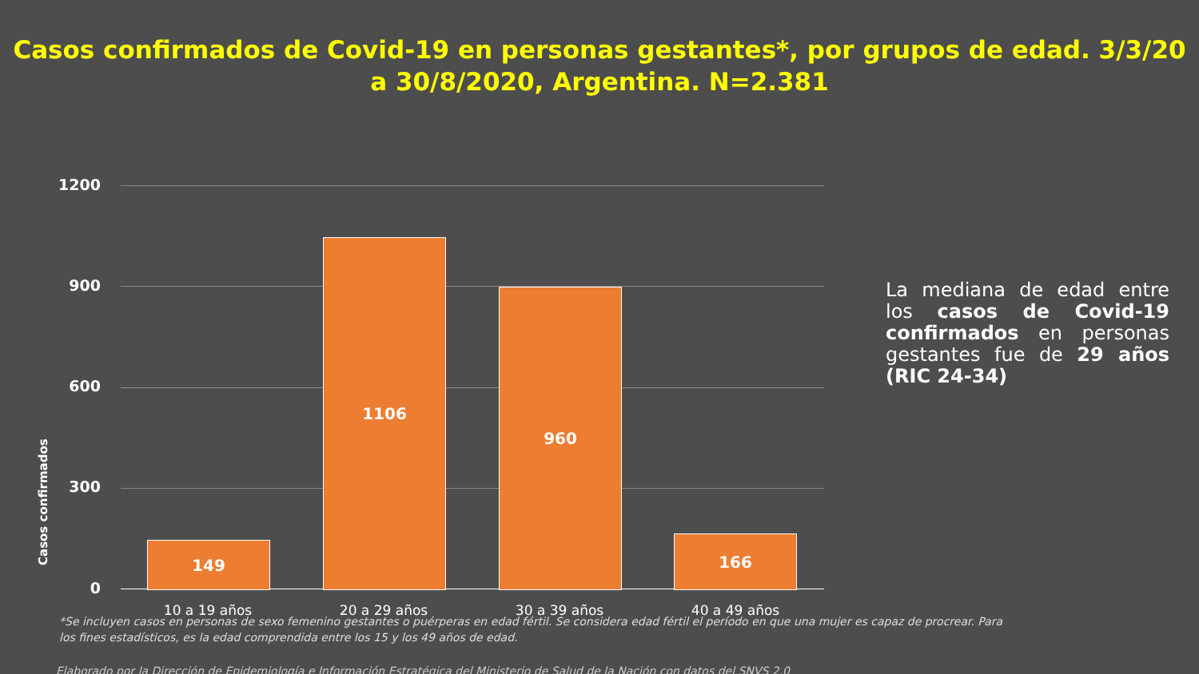Casos confirmados de Covid-19 en personas gestantes*, por grupos de edad. 3/3/20
a 30/8/2020, Argentina. N=2.381
Casos confirmados
1200
900
600
300
0
149
1106
960
166
10 a 19 años 20 a 29 años 30 a 39 años 40 a 49 años
La mediana de edad entre los casos de Covid-19 confirmados en personas gestantes fue de 29 años (RIC 24-34)
*Se incluyen casos en personas de sexo femenino gestantes o puérperas en edad fértil. Se considera edad fértil el período en que una mujer es capaz de procrear. Para los fines estadísticos, es la edad comprendida entre los 15 y los 49 años de edad.
Elaborado por la Dirección de Epidemiología e Información Estratégica del Ministerio de Salud de la Nación con datos del SNVS 2.0